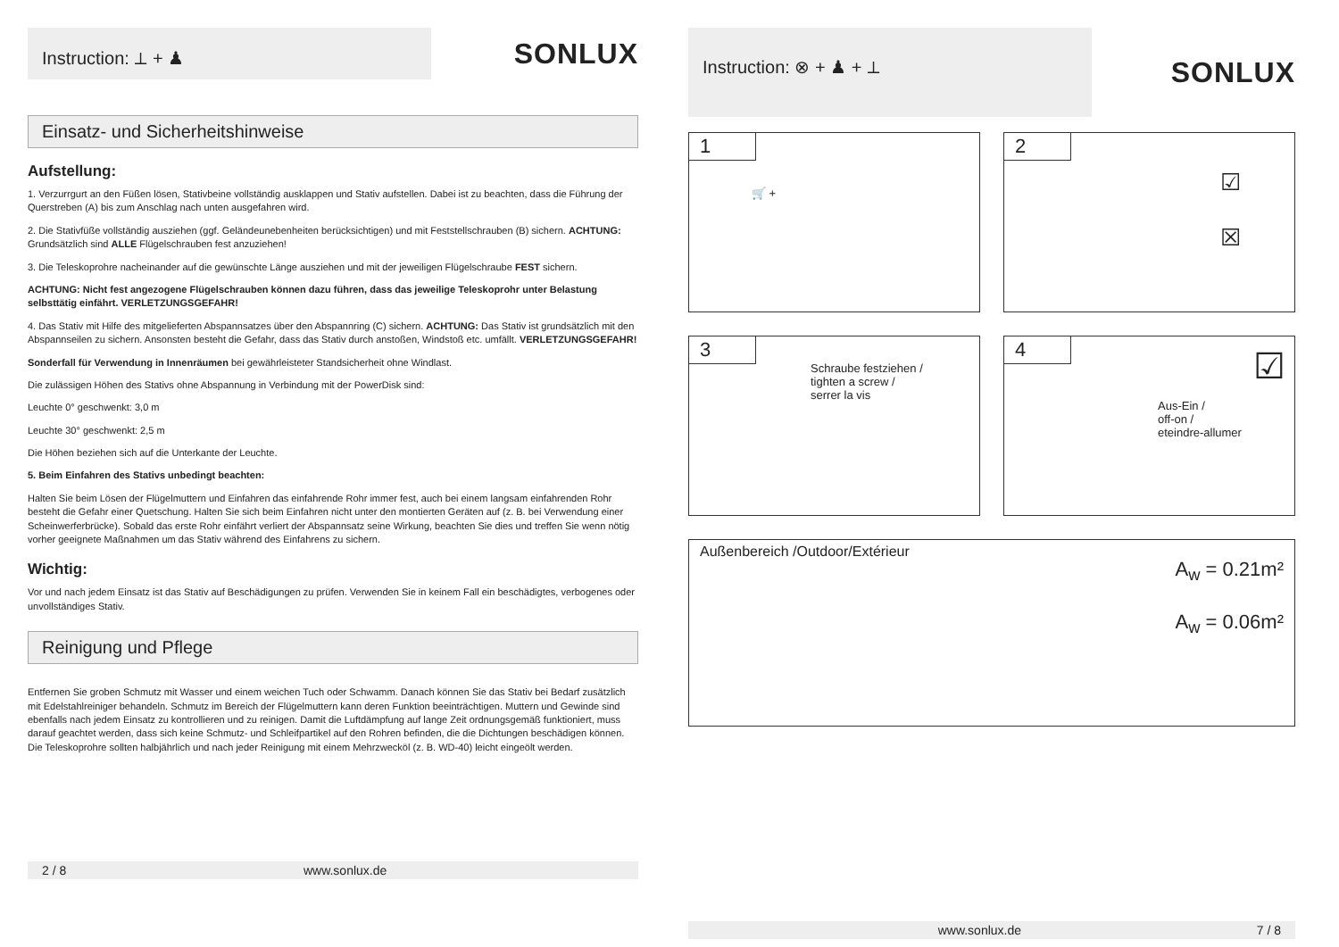Instruction: ⟂ + ♟
SONLUX
Einsatz- und Sicherheitshinweise
Aufstellung:
1. Verzurrgurt an den Füßen lösen, Stativbeine vollständig ausklappen und Stativ aufstellen. Dabei ist zu beachten, dass die Führung der Querstreben (A) bis zum Anschlag nach unten ausgefahren wird.
2. Die Stativfüße vollständig ausziehen (ggf. Geländeunebenheiten berücksichtigen) und mit Feststellschrauben (B) sichern. ACHTUNG: Grundsätzlich sind ALLE Flügelschrauben fest anzuziehen!
3. Die Teleskoprohre nacheinander auf die gewünschte Länge ausziehen und mit der jeweiligen Flügelschraube FEST sichern.
ACHTUNG: Nicht fest angezogene Flügelschrauben können dazu führen, dass das jeweilige Teleskoprohr unter Belastung selbsttätig einfährt. VERLETZUNGSGEFAHR!
4. Das Stativ mit Hilfe des mitgelieferten Abspannsatzes über den Abspannring (C) sichern. ACHTUNG: Das Stativ ist grundsätzlich mit den Abspannseilen zu sichern. Ansonsten besteht die Gefahr, dass das Stativ durch anstoßen, Windstoß etc. umfällt. VERLETZUNGSGEFAHR!
Sonderfall für Verwendung in Innenräumen bei gewährleisteter Standsicherheit ohne Windlast.
Die zulässigen Höhen des Stativs ohne Abspannung in Verbindung mit der PowerDisk sind:
Leuchte 0° geschwenkt: 3,0 m
Leuchte 30° geschwenkt: 2,5 m
Die Höhen beziehen sich auf die Unterkante der Leuchte.
5. Beim Einfahren des Stativs unbedingt beachten:
Halten Sie beim Lösen der Flügelmuttern und Einfahren das einfahrende Rohr immer fest, auch bei einem langsam einfahrenden Rohr besteht die Gefahr einer Quetschung. Halten Sie sich beim Einfahren nicht unter den montierten Geräten auf (z. B. bei Verwendung einer Scheinwerferbrücke). Sobald das erste Rohr einfährt verliert der Abspannsatz seine Wirkung, beachten Sie dies und treffen Sie wenn nötig vorher geeignete Maßnahmen um das Stativ während des Einfahrens zu sichern.
Wichtig:
Vor und nach jedem Einsatz ist das Stativ auf Beschädigungen zu prüfen. Verwenden Sie in keinem Fall ein beschädigtes, verbogenes oder unvollständiges Stativ.
Reinigung und Pflege
Entfernen Sie groben Schmutz mit Wasser und einem weichen Tuch oder Schwamm. Danach können Sie das Stativ bei Bedarf zusätzlich mit Edelstahlreiniger behandeln. Schmutz im Bereich der Flügelmuttern kann deren Funktion beeinträchtigen. Muttern und Gewinde sind ebenfalls nach jedem Einsatz zu kontrollieren und zu reinigen. Damit die Luftdämpfung auf lange Zeit ordnungsgemäß funktioniert, muss darauf geachtet werden, dass sich keine Schmutz- und Schleifpartikel auf den Rohren befinden, die die Dichtungen beschädigen können. Die Teleskoprohre sollten halbjährlich und nach jeder Reinigung mit einem Mehrzwecköl (z. B. WD-40) leicht eingeölt werden.
2 / 8 www.sonlux.de
Instruction: ⊗ + ♟ + ⟂
SONLUX
1
🛒 +
2
☑
☒
3
Schraube festziehen /
tighten a screw /
serrer la vis
4
Aus-Ein /
off-on /
eteindre-allumer
☑
Außenbereich /Outdoor/Extérieur A<sub>w</sub> = 0.21m²
A<sub>w</sub> = 0.06m²
www.sonlux.de 7 / 8